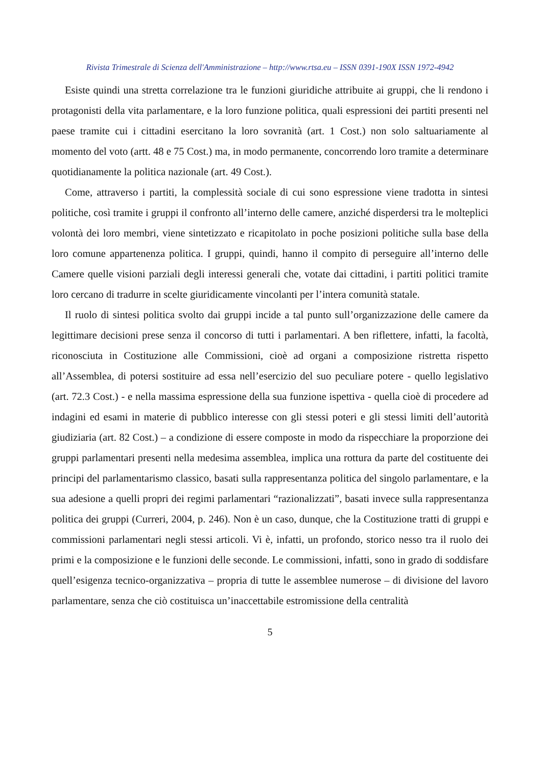Rivista Trimestrale di Scienza dell'Amministrazione – http://www.rtsa.eu – ISSN 0391-190X ISSN 1972-4942
Esiste quindi una stretta correlazione tra le funzioni giuridiche attribuite ai gruppi, che li rendono i protagonisti della vita parlamentare, e la loro funzione politica, quali espressioni dei partiti presenti nel paese tramite cui i cittadini esercitano la loro sovranità (art. 1 Cost.) non solo saltuariamente al momento del voto (artt. 48 e 75 Cost.) ma, in modo permanente, concorrendo loro tramite a determinare quotidianamente la politica nazionale (art. 49 Cost.).
Come, attraverso i partiti, la complessità sociale di cui sono espressione viene tradotta in sintesi politiche, così tramite i gruppi il confronto all’interno delle camere, anziché disperdersi tra le molteplici volontà dei loro membri, viene sintetizzato e ricapitolato in poche posizioni politiche sulla base della loro comune appartenenza politica. I gruppi, quindi, hanno il compito di perseguire all’interno delle Camere quelle visioni parziali degli interessi generali che, votate dai cittadini, i partiti politici tramite loro cercano di tradurre in scelte giuridicamente vincolanti per l’intera comunità statale.
Il ruolo di sintesi politica svolto dai gruppi incide a tal punto sull’organizzazione delle camere da legittimare decisioni prese senza il concorso di tutti i parlamentari. A ben riflettere, infatti, la facoltà, riconosciuta in Costituzione alle Commissioni, cioè ad organi a composizione ristretta rispetto all’Assemblea, di potersi sostituire ad essa nell’esercizio del suo peculiare potere - quello legislativo (art. 72.3 Cost.) - e nella massima espressione della sua funzione ispettiva - quella cioè di procedere ad indagini ed esami in materie di pubblico interesse con gli stessi poteri e gli stessi limiti dell’autorità giudiziaria (art. 82 Cost.) – a condizione di essere composte in modo da rispecchiare la proporzione dei gruppi parlamentari presenti nella medesima assemblea, implica una rottura da parte del costituente dei principi del parlamentarismo classico, basati sulla rappresentanza politica del singolo parlamentare, e la sua adesione a quelli propri dei regimi parlamentari “razionalizzati”, basati invece sulla rappresentanza politica dei gruppi (Curreri, 2004, p. 246). Non è un caso, dunque, che la Costituzione tratti di gruppi e commissioni parlamentari negli stessi articoli. Vi è, infatti, un profondo, storico nesso tra il ruolo dei primi e la composizione e le funzioni delle seconde. Le commissioni, infatti, sono in grado di soddisfare quell’esigenza tecnico-organizzativa – propria di tutte le assemblee numerose – di divisione del lavoro parlamentare, senza che ciò costituisca un’inaccettabile estromissione della centralità
5